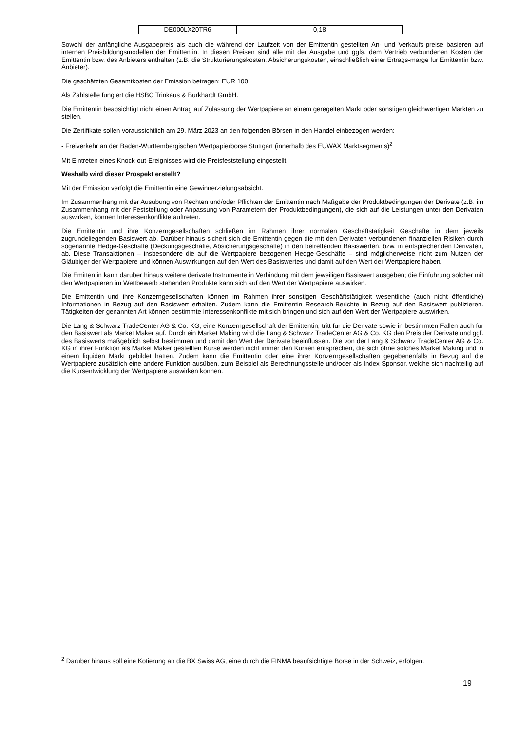| DE000LX20TR6 | 0,18 |
Sowohl der anfängliche Ausgabepreis als auch die während der Laufzeit von der Emittentin gestellten An- und Verkaufs-preise basieren auf internen Preisbildungsmodellen der Emittentin. In diesen Preisen sind alle mit der Ausgabe und ggfs. dem Vertrieb verbundenen Kosten der Emittentin bzw. des Anbieters enthalten (z.B. die Strukturierungskosten, Absicherungskosten, einschließlich einer Ertrags-marge für Emittentin bzw. Anbieter).
Die geschätzten Gesamtkosten der Emission betragen: EUR 100.
Als Zahlstelle fungiert die HSBC Trinkaus & Burkhardt GmbH.
Die Emittentin beabsichtigt nicht einen Antrag auf Zulassung der Wertpapiere an einem geregelten Markt oder sonstigen gleichwertigen Märkten zu stellen.
Die Zertifikate sollen voraussichtlich am 29. März 2023 an den folgenden Börsen in den Handel einbezogen werden:
- Freiverkehr an der Baden-Württembergischen Wertpapierbörse Stuttgart (innerhalb des EUWAX Marktsegments)<sup>2</sup>
Mit Eintreten eines Knock-out-Ereignisses wird die Preisfeststellung eingestellt.
Weshalb wird dieser Prospekt erstellt?
Mit der Emission verfolgt die Emittentin eine Gewinnerzielungsabsicht.
Im Zusammenhang mit der Ausübung von Rechten und/oder Pflichten der Emittentin nach Maßgabe der Produktbedingungen der Derivate (z.B. im Zusammenhang mit der Feststellung oder Anpassung von Parametern der Produktbedingungen), die sich auf die Leistungen unter den Derivaten auswirken, können Interessenkonflikte auftreten.
Die Emittentin und ihre Konzerngesellschaften schließen im Rahmen ihrer normalen Geschäftstätigkeit Geschäfte in dem jeweils zugrundeliegenden Basiswert ab. Darüber hinaus sichert sich die Emittentin gegen die mit den Derivaten verbundenen finanziellen Risiken durch sogenannte Hedge-Geschäfte (Deckungsgeschäfte, Absicherungsgeschäfte) in den betreffenden Basiswerten, bzw. in entsprechenden Derivaten, ab. Diese Transaktionen – insbesondere die auf die Wertpapiere bezogenen Hedge-Geschäfte – sind möglicherweise nicht zum Nutzen der Gläubiger der Wertpapiere und können Auswirkungen auf den Wert des Basiswertes und damit auf den Wert der Wertpapiere haben.
Die Emittentin kann darüber hinaus weitere derivate Instrumente in Verbindung mit dem jeweiligen Basiswert ausgeben; die Einführung solcher mit den Wertpapieren im Wettbewerb stehenden Produkte kann sich auf den Wert der Wertpapiere auswirken.
Die Emittentin und ihre Konzerngesellschaften können im Rahmen ihrer sonstigen Geschäftstätigkeit wesentliche (auch nicht öffentliche) Informationen in Bezug auf den Basiswert erhalten. Zudem kann die Emittentin Research-Berichte in Bezug auf den Basiswert publizieren. Tätigkeiten der genannten Art können bestimmte Interessenkonflikte mit sich bringen und sich auf den Wert der Wertpapiere auswirken.
Die Lang & Schwarz TradeCenter AG & Co. KG, eine Konzerngesellschaft der Emittentin, tritt für die Derivate sowie in bestimmten Fällen auch für den Basiswert als Market Maker auf. Durch ein Market Making wird die Lang & Schwarz TradeCenter AG & Co. KG den Preis der Derivate und ggf. des Basiswerts maßgeblich selbst bestimmen und damit den Wert der Derivate beeinflussen. Die von der Lang & Schwarz TradeCenter AG & Co. KG in ihrer Funktion als Market Maker gestellten Kurse werden nicht immer den Kursen entsprechen, die sich ohne solches Market Making und in einem liquiden Markt gebildet hätten. Zudem kann die Emittentin oder eine ihrer Konzerngesellschaften gegebenenfalls in Bezug auf die Wertpapiere zusätzlich eine andere Funktion ausüben, zum Beispiel als Berechnungsstelle und/oder als Index-Sponsor, welche sich nachteilig auf die Kursentwicklung der Wertpapiere auswirken können.
<sup>2</sup> Darüber hinaus soll eine Kotierung an die BX Swiss AG, eine durch die FINMA beaufsichtigte Börse in der Schweiz, erfolgen.
19